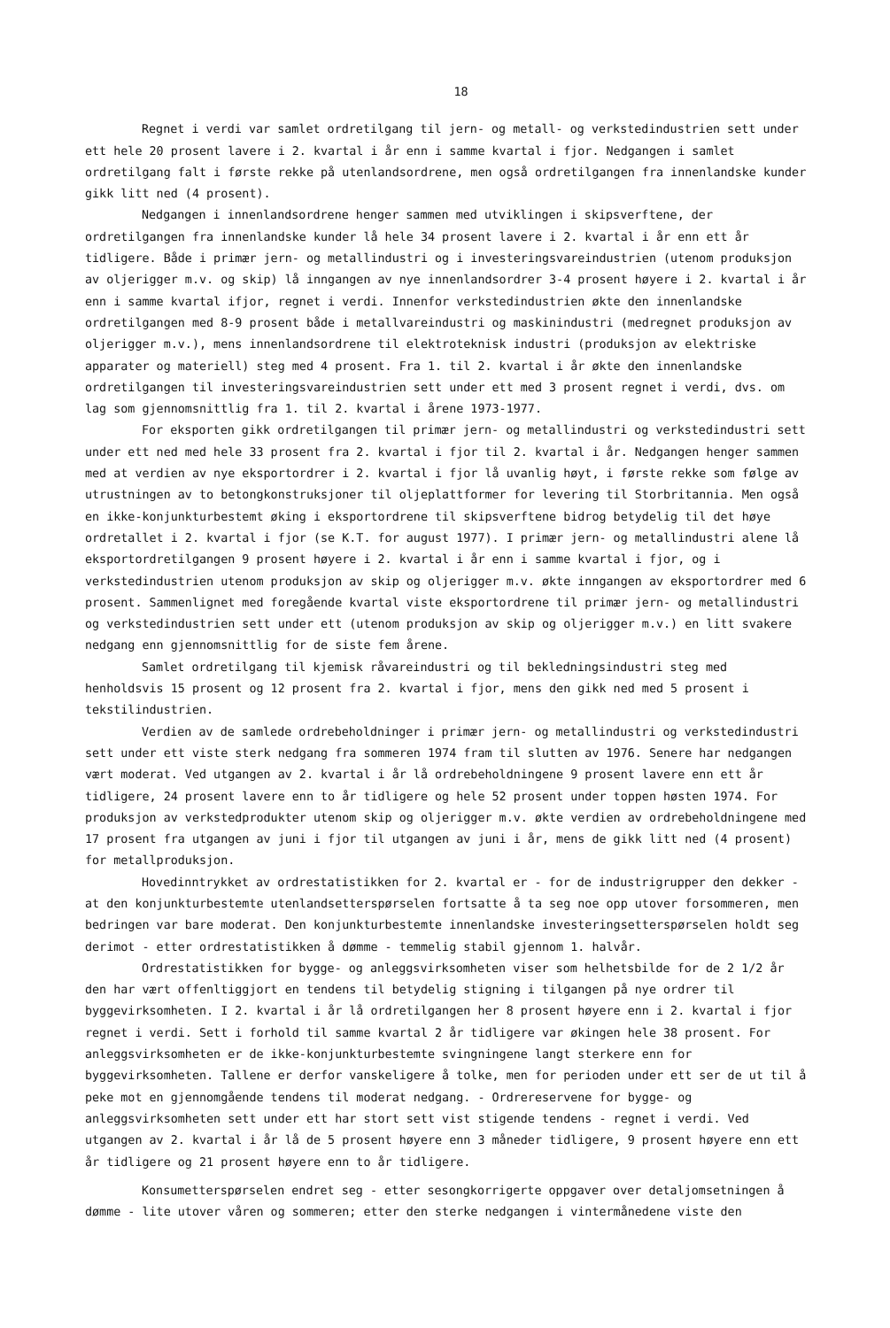18
Regnet i verdi var samlet ordretilgang til jern- og metall- og verkstedindustrien sett under ett hele 20 prosent lavere i 2. kvartal i år enn i samme kvartal i fjor. Nedgangen i samlet ordretilgang falt i første rekke på utenlandsordrene, men også ordretilgangen fra innenlandske kunder gikk litt ned (4 prosent).
Nedgangen i innenlandsordrene henger sammen med utviklingen i skipsverftene, der ordretilgangen fra innenlandske kunder lå hele 34 prosent lavere i 2. kvartal i år enn ett år tidligere. Både i primær jern- og metallindustri og i investeringsvareindustrien (utenom produksjon av oljerigger m.v. og skip) lå inngangen av nye innenlandsordrer 3-4 prosent høyere i 2. kvartal i år enn i samme kvartal ifjor, regnet i verdi. Innenfor verkstedindustrien økte den innenlandske ordretilgangen med 8-9 prosent både i metallvareindustri og maskinindustri (medregnet produksjon av oljerigger m.v.), mens innenlandsordrene til elektroteknisk industri (produksjon av elektriske apparater og materiell) steg med 4 prosent. Fra 1. til 2. kvartal i år økte den innenlandske ordretilgangen til investeringsvareindustrien sett under ett med 3 prosent regnet i verdi, dvs. om lag som gjennomsnittlig fra 1. til 2. kvartal i årene 1973-1977.
For eksporten gikk ordretilgangen til primær jern- og metallindustri og verkstedindustri sett under ett ned med hele 33 prosent fra 2. kvartal i fjor til 2. kvartal i år. Nedgangen henger sammen med at verdien av nye eksportordrer i 2. kvartal i fjor lå uvanlig høyt, i første rekke som følge av utrustningen av to betongkonstruksjoner til oljeplattformer for levering til Storbritannia. Men også en ikke-konjunkturbestemt øking i eksportordrene til skipsverftene bidrog betydelig til det høye ordretallet i 2. kvartal i fjor (se K.T. for august 1977). I primær jern- og metallindustri alene lå eksportordretilgangen 9 prosent høyere i 2. kvartal i år enn i samme kvartal i fjor, og i verkstedindustrien utenom produksjon av skip og oljerigger m.v. økte inngangen av eksportordrer med 6 prosent. Sammenlignet med foregående kvartal viste eksportordrene til primær jern- og metallindustri og verkstedindustrien sett under ett (utenom produksjon av skip og oljerigger m.v.) en litt svakere nedgang enn gjennomsnittlig for de siste fem årene.
Samlet ordretilgang til kjemisk råvareindustri og til bekledningsindustri steg med henholdsvis 15 prosent og 12 prosent fra 2. kvartal i fjor, mens den gikk ned med 5 prosent i tekstilindustrien.
Verdien av de samlede ordrebeholdninger i primær jern- og metallindustri og verkstedindustri sett under ett viste sterk nedgang fra sommeren 1974 fram til slutten av 1976. Senere har nedgangen vært moderat. Ved utgangen av 2. kvartal i år lå ordrebeholdningene 9 prosent lavere enn ett år tidligere, 24 prosent lavere enn to år tidligere og hele 52 prosent under toppen høsten 1974. For produksjon av verkstedprodukter utenom skip og oljerigger m.v. økte verdien av ordrebeholdningene med 17 prosent fra utgangen av juni i fjor til utgangen av juni i år, mens de gikk litt ned (4 prosent) for metallproduksjon.
Hovedinntrykket av ordrestatistikken for 2. kvartal er - for de industrigrupper den dekker - at den konjunkturbestemte utenlandsetterspørselen fortsatte å ta seg noe opp utover forsommeren, men bedringen var bare moderat. Den konjunkturbestemte innenlandske investeringsetterspørselen holdt seg derimot - etter ordrestatistikken å dømme - temmelig stabil gjennom 1. halvår.
Ordrestatistikken for bygge- og anleggsvirksomheten viser som helhetsbilde for de 2 1/2 år den har vært offenltiggjort en tendens til betydelig stigning i tilgangen på nye ordrer til byggevirksomheten. I 2. kvartal i år lå ordretilgangen her 8 prosent høyere enn i 2. kvartal i fjor regnet i verdi. Sett i forhold til samme kvartal 2 år tidligere var økingen hele 38 prosent. For anleggsvirksomheten er de ikke-konjunkturbestemte svingningene langt sterkere enn for byggevirksomheten. Tallene er derfor vanskeligere å tolke, men for perioden under ett ser de ut til å peke mot en gjennomgående tendens til moderat nedgang. - Ordrereservene for bygge- og anleggsvirksomheten sett under ett har stort sett vist stigende tendens - regnet i verdi. Ved utgangen av 2. kvartal i år lå de 5 prosent høyere enn 3 måneder tidligere, 9 prosent høyere enn ett år tidligere og 21 prosent høyere enn to år tidligere.
Konsumetterspørselen endret seg - etter sesongkorrigerte oppgaver over detaljomsetningen å dømme - lite utover våren og sommeren; etter den sterke nedgangen i vintermånedene viste den